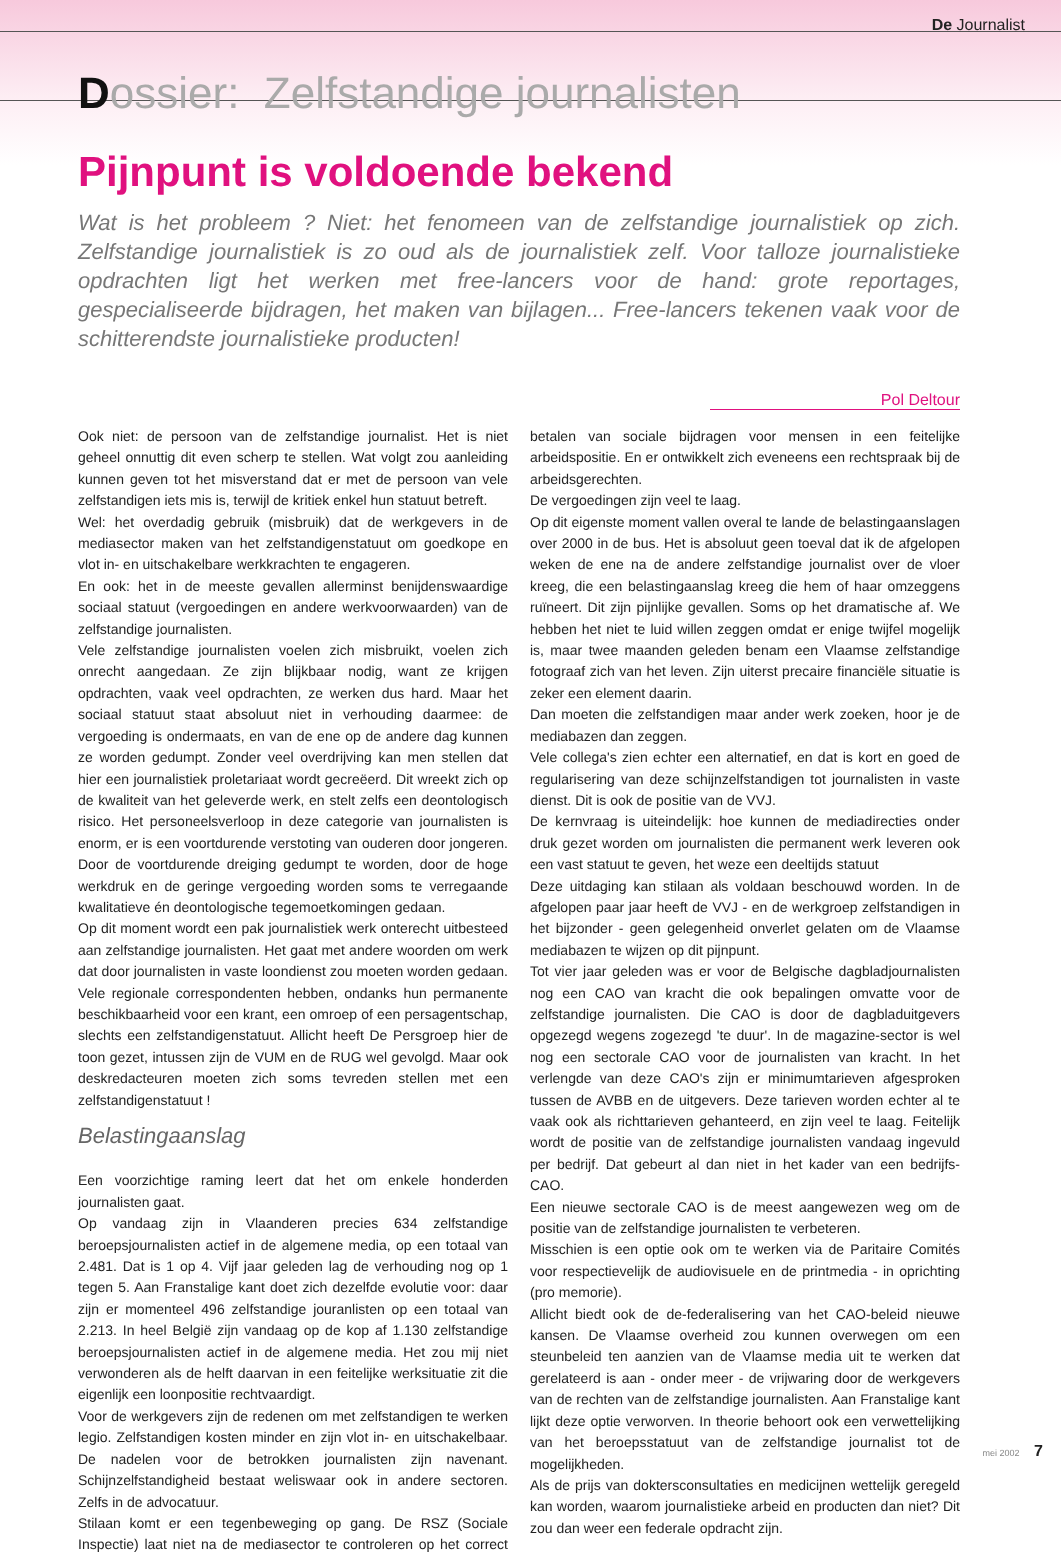De Journalist
Dossier: Zelfstandige journalisten
Pijnpunt is voldoende bekend
Wat is het probleem ? Niet: het fenomeen van de zelfstandige journalistiek op zich. Zelfstandige journalistiek is zo oud als de journalistiek zelf. Voor talloze journalistieke opdrachten ligt het werken met free-lancers voor de hand: grote reportages, gespecialiseerde bijdragen, het maken van bijlagen... Free-lancers tekenen vaak voor de schitterendste journalistieke producten!
Pol Deltour
Ook niet: de persoon van de zelfstandige journalist. Het is niet geheel onnuttig dit even scherp te stellen. Wat volgt zou aanleiding kunnen geven tot het misverstand dat er met de persoon van vele zelfstandigen iets mis is, terwijl de kritiek enkel hun statuut betreft.
Wel: het overdadig gebruik (misbruik) dat de werkgevers in de mediasector maken van het zelfstandigenstatuut om goedkope en vlot in- en uitschakelbare werkkrachten te engageren.
En ook: het in de meeste gevallen allerminst benijdenswaardige sociaal statuut (vergoedingen en andere werkvoorwaarden) van de zelfstandige journalisten.
Vele zelfstandige journalisten voelen zich misbruikt, voelen zich onrecht aangedaan. Ze zijn blijkbaar nodig, want ze krijgen opdrachten, vaak veel opdrachten, ze werken dus hard. Maar het sociaal statuut staat absoluut niet in verhouding daarmee: de vergoeding is ondermaats, en van de ene op de andere dag kunnen ze worden gedumpt. Zonder veel overdrijving kan men stellen dat hier een journalistiek proletariaat wordt gecreëerd. Dit wreekt zich op de kwaliteit van het geleverde werk, en stelt zelfs een deontologisch risico. Het personeelsverloop in deze categorie van journalisten is enorm, er is een voortdurende verstoting van ouderen door jongeren. Door de voortdurende dreiging gedumpt te worden, door de hoge werkdruk en de geringe vergoeding worden soms te verregaande kwalitatieve én deontologische tegemoetkomingen gedaan.
Op dit moment wordt een pak journalistiek werk onterecht uitbesteed aan zelfstandige journalisten. Het gaat met andere woorden om werk dat door journalisten in vaste loondienst zou moeten worden gedaan. Vele regionale correspondenten hebben, ondanks hun permanente beschikbaarheid voor een krant, een omroep of een persagentschap, slechts een zelfstandigenstatuut. Allicht heeft De Persgroep hier de toon gezet, intussen zijn de VUM en de RUG wel gevolgd. Maar ook deskredacteuren moeten zich soms tevreden stellen met een zelfstandigenstatuut !
Belastingaanslag
Een voorzichtige raming leert dat het om enkele honderden journalisten gaat.
Op vandaag zijn in Vlaanderen precies 634 zelfstandige beroepsjournalisten actief in de algemene media, op een totaal van 2.481. Dat is 1 op 4. Vijf jaar geleden lag de verhouding nog op 1 tegen 5. Aan Franstalige kant doet zich dezelfde evolutie voor: daar zijn er momenteel 496 zelfstandige jouranlisten op een totaal van 2.213. In heel België zijn vandaag op de kop af 1.130 zelfstandige beroepsjournalisten actief in de algemene media. Het zou mij niet verwonderen als de helft daarvan in een feitelijke werksituatie zit die eigenlijk een loonpositie rechtvaardigt.
Voor de werkgevers zijn de redenen om met zelfstandigen te werken legio. Zelfstandigen kosten minder en zijn vlot in- en uitschakelbaar. De nadelen voor de betrokken journalisten zijn navenant. Schijnzelfstandigheid bestaat weliswaar ook in andere sectoren. Zelfs in de advocatuur.
Stilaan komt er een tegenbeweging op gang. De RSZ (Sociale Inspectie) laat niet na de mediasector te controleren op het correct betalen van sociale bijdragen voor mensen in een feitelijke arbeidspositie. En er ontwikkelt zich eveneens een rechtspraak bij de arbeidsgerechten.
De vergoedingen zijn veel te laag.
Op dit eigenste moment vallen overal te lande de belastingaanslagen over 2000 in de bus. Het is absoluut geen toeval dat ik de afgelopen weken de ene na de andere zelfstandige journalist over de vloer kreeg, die een belastingaanslag kreeg die hem of haar omzeggens ruïneert. Dit zijn pijnlijke gevallen. Soms op het dramatische af. We hebben het niet te luid willen zeggen omdat er enige twijfel mogelijk is, maar twee maanden geleden benam een Vlaamse zelfstandige fotograaf zich van het leven. Zijn uiterst precaire financiële situatie is zeker een element daarin.
Dan moeten die zelfstandigen maar ander werk zoeken, hoor je de mediabazen dan zeggen.
Vele collega's zien echter een alternatief, en dat is kort en goed de regularisering van deze schijnzelfstandigen tot journalisten in vaste dienst. Dit is ook de positie van de VVJ.
De kernvraag is uiteindelijk: hoe kunnen de mediadirecties onder druk gezet worden om journalisten die permanent werk leveren ook een vast statuut te geven, het weze een deeltijds statuut
Deze uitdaging kan stilaan als voldaan beschouwd worden. In de afgelopen paar jaar heeft de VVJ - en de werkgroep zelfstandigen in het bijzonder - geen gelegenheid onverlet gelaten om de Vlaamse mediabazen te wijzen op dit pijnpunt.
Tot vier jaar geleden was er voor de Belgische dagbladjournalisten nog een CAO van kracht die ook bepalingen omvatte voor de zelfstandige journalisten. Die CAO is door de dagbladuitgevers opgezegd wegens zogezegd 'te duur'. In de magazine-sector is wel nog een sectorale CAO voor de journalisten van kracht. In het verlengde van deze CAO's zijn er minimumtarieven afgesproken tussen de AVBB en de uitgevers. Deze tarieven worden echter al te vaak ook als richttarieven gehanteerd, en zijn veel te laag. Feitelijk wordt de positie van de zelfstandige journalisten vandaag ingevuld per bedrijf. Dat gebeurt al dan niet in het kader van een bedrijfs-CAO.
Een nieuwe sectorale CAO is de meest aangewezen weg om de positie van de zelfstandige journalisten te verbeteren.
Misschien is een optie ook om te werken via de Paritaire Comités voor respectievelijk de audiovisuele en de printmedia - in oprichting (pro memorie).
Allicht biedt ook de de-federalisering van het CAO-beleid nieuwe kansen. De Vlaamse overheid zou kunnen overwegen om een steunbeleid ten aanzien van de Vlaamse media uit te werken dat gerelateerd is aan - onder meer - de vrijwaring door de werkgevers van de rechten van de zelfstandige journalisten. Aan Franstalige kant lijkt deze optie verworven. In theorie behoort ook een verwettelijking van het beroepsstatuut van de zelfstandige journalist tot de mogelijkheden.
Als de prijs van dokters­consultaties en medicijnen wettelijk geregeld kan worden, waarom journalistieke arbeid en producten dan niet? Dit zou dan weer een federale opdracht zijn.
mei 2002 7